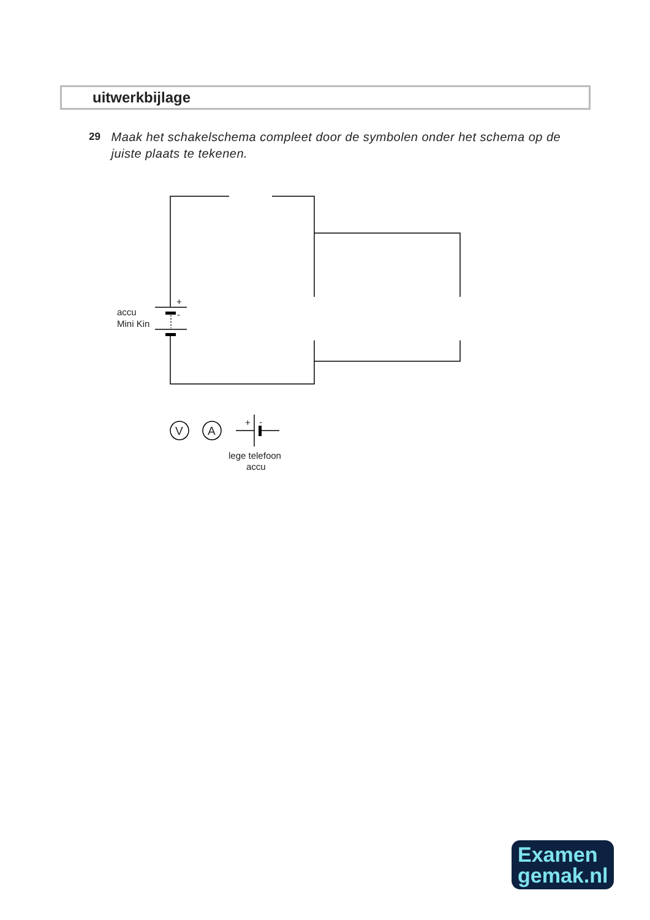uitwerkbijlage
29
Maak het schakelschema compleet door de symbolen onder het schema op de juiste plaats te tekenen.
+
-
accu
Mini Kin
V
A
+
-
lege telefoon
accu
Examen
gemak.nl